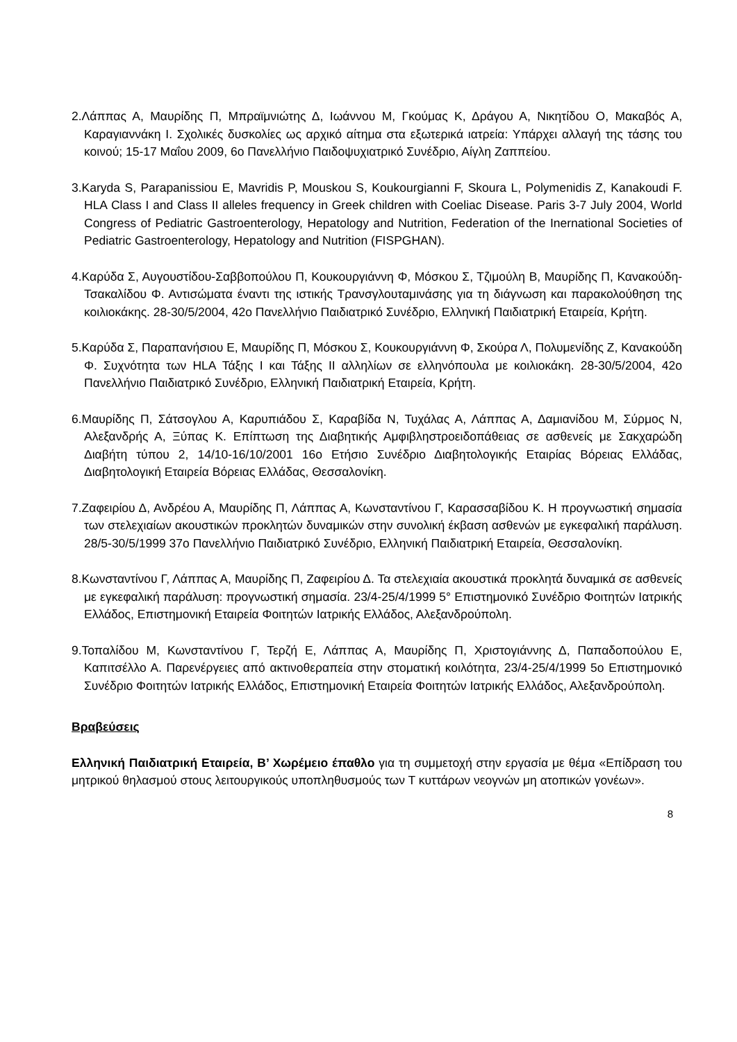2.Λάππας Α, Μαυρίδης Π, Μπραϊμνιώτης Δ, Ιωάννου Μ, Γκούμας Κ, Δράγου Α, Νικητίδου Ο, Μακαβός Α, Καραγιαννάκη Ι. Σχολικές δυσκολίες ως αρχικό αίτημα στα εξωτερικά ιατρεία: Υπάρχει αλλαγή της τάσης του κοινού; 15-17 Μαΐου 2009, 6ο Πανελλήνιο Παιδοψυχιατρικό Συνέδριο, Αίγλη Ζαππείου.
3.Karyda S, Parapanissiou E, Mavridis P, Mouskou S, Koukourgianni F, Skoura L, Polymenidis Z, Kanakoudi F. HLA Class I and Class II alleles frequency in Greek children with Coeliac Disease. Paris 3-7 July 2004, World Congress of Pediatric Gastroenterology, Hepatology and Nutrition, Federation of the Inernational Societies of Pediatric Gastroenterology, Hepatology and Nutrition (FISPGHAN).
4.Καρύδα Σ, Αυγουστίδου-Σαββοπούλου Π, Κουκουργιάννη Φ, Μόσκου Σ, Τζιμούλη Β, Μαυρίδης Π, Κανακούδη-Τσακαλίδου Φ. Αντισώματα έναντι της ιστικής Τρανσγλουταμινάσης για τη διάγνωση και παρακολούθηση της κοιλιοκάκης. 28-30/5/2004, 42ο Πανελλήνιο Παιδιατρικό Συνέδριο, Ελληνική Παιδιατρική Εταιρεία, Κρήτη.
5.Καρύδα Σ, Παραπανήσιου Ε, Μαυρίδης Π, Μόσκου Σ, Κουκουργιάννη Φ, Σκούρα Λ, Πολυμενίδης Ζ, Κανακούδη Φ. Συχνότητα των HLA Τάξης Ι και Τάξης ΙΙ αλληλίων σε ελληνόπουλα με κοιλιοκάκη. 28-30/5/2004, 42ο Πανελλήνιο Παιδιατρικό Συνέδριο, Ελληνική Παιδιατρική Εταιρεία, Κρήτη.
6.Μαυρίδης Π, Σάτσογλου Α, Καρυπιάδου Σ, Καραβίδα Ν, Τυχάλας Α, Λάππας Α, Δαμιανίδου Μ, Σύρμος Ν, Αλεξανδρής Α, Ξύπας Κ. Επίπτωση της Διαβητικής Αμφιβληστροειδοπάθειας σε ασθενείς με Σακχαρώδη Διαβήτη τύπου 2, 14/10-16/10/2001 16ο Ετήσιο Συνέδριο Διαβητολογικής Εταιρίας Βόρειας Ελλάδας, Διαβητολογική Εταιρεία Βόρειας Ελλάδας, Θεσσαλονίκη.
7.Ζαφειρίου Δ, Ανδρέου Α, Μαυρίδης Π, Λάππας Α, Κωνσταντίνου Γ, Καρασσαβίδου Κ. Η προγνωστική σημασία των στελεχιαίων ακουστικών προκλητών δυναμικών στην συνολική έκβαση ασθενών με εγκεφαλική παράλυση. 28/5-30/5/1999 37ο Πανελλήνιο Παιδιατρικό Συνέδριο, Ελληνική Παιδιατρική Εταιρεία, Θεσσαλονίκη.
8.Κωνσταντίνου Γ, Λάππας Α, Μαυρίδης Π, Ζαφειρίου Δ. Τα στελεχιαία ακουστικά προκλητά δυναμικά σε ασθενείς με εγκεφαλική παράλυση: προγνωστική σημασία. 23/4-25/4/1999 5° Επιστημονικό Συνέδριο Φοιτητών Ιατρικής Ελλάδος, Επιστημονική Εταιρεία Φοιτητών Ιατρικής Ελλάδος, Αλεξανδρούπολη.
9.Τοπαλίδου Μ, Κωνσταντίνου Γ, Τερζή Ε, Λάππας Α, Μαυρίδης Π, Χριστογιάννης Δ, Παπαδοπούλου Ε, Καπιτσέλλο Α. Παρενέργειες από ακτινοθεραπεία στην στοματική κοιλότητα, 23/4-25/4/1999 5ο Επιστημονικό Συνέδριο Φοιτητών Ιατρικής Ελλάδος, Επιστημονική Εταιρεία Φοιτητών Ιατρικής Ελλάδος, Αλεξανδρούπολη.
Βραβεύσεις
Ελληνική Παιδιατρική Εταιρεία, Β’ Χωρέμειο έπαθλο για τη συμμετοχή στην εργασία με θέμα «Επίδραση του μητρικού θηλασμού στους λειτουργικούς υποπληθυσμούς των Τ κυττάρων νεογνών μη ατοπικών γονέων».
8